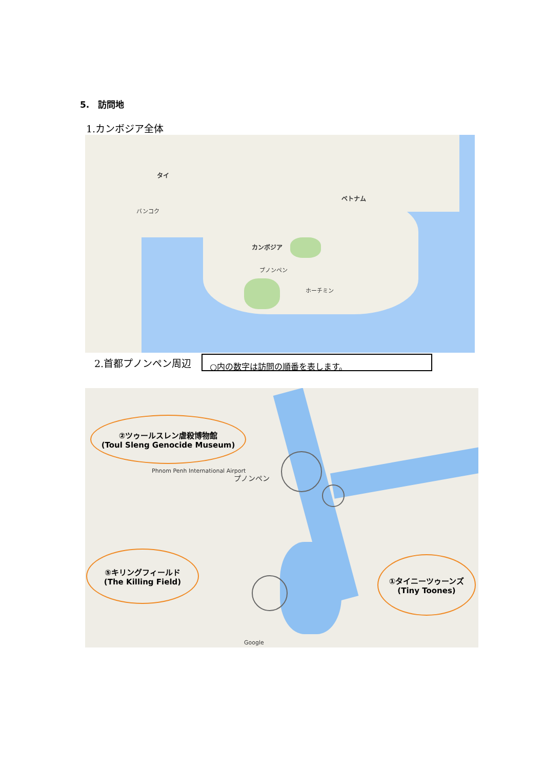5.　訪問地
1.カンボジア全体
タイ
バンコク
ベトナム
カンボジア
プノンペン
ホーチミン
2.首都プノンペン周辺
○内の数字は訪問の順番を表します。
プノンペン
Phnom Penh International Airport
Google
②ツゥールスレン虐殺博物館
(Toul Sleng Genocide Museum)
⑤キリングフィールド
(The Killing Field)
①タイニーツゥーンズ
(Tiny Toones)